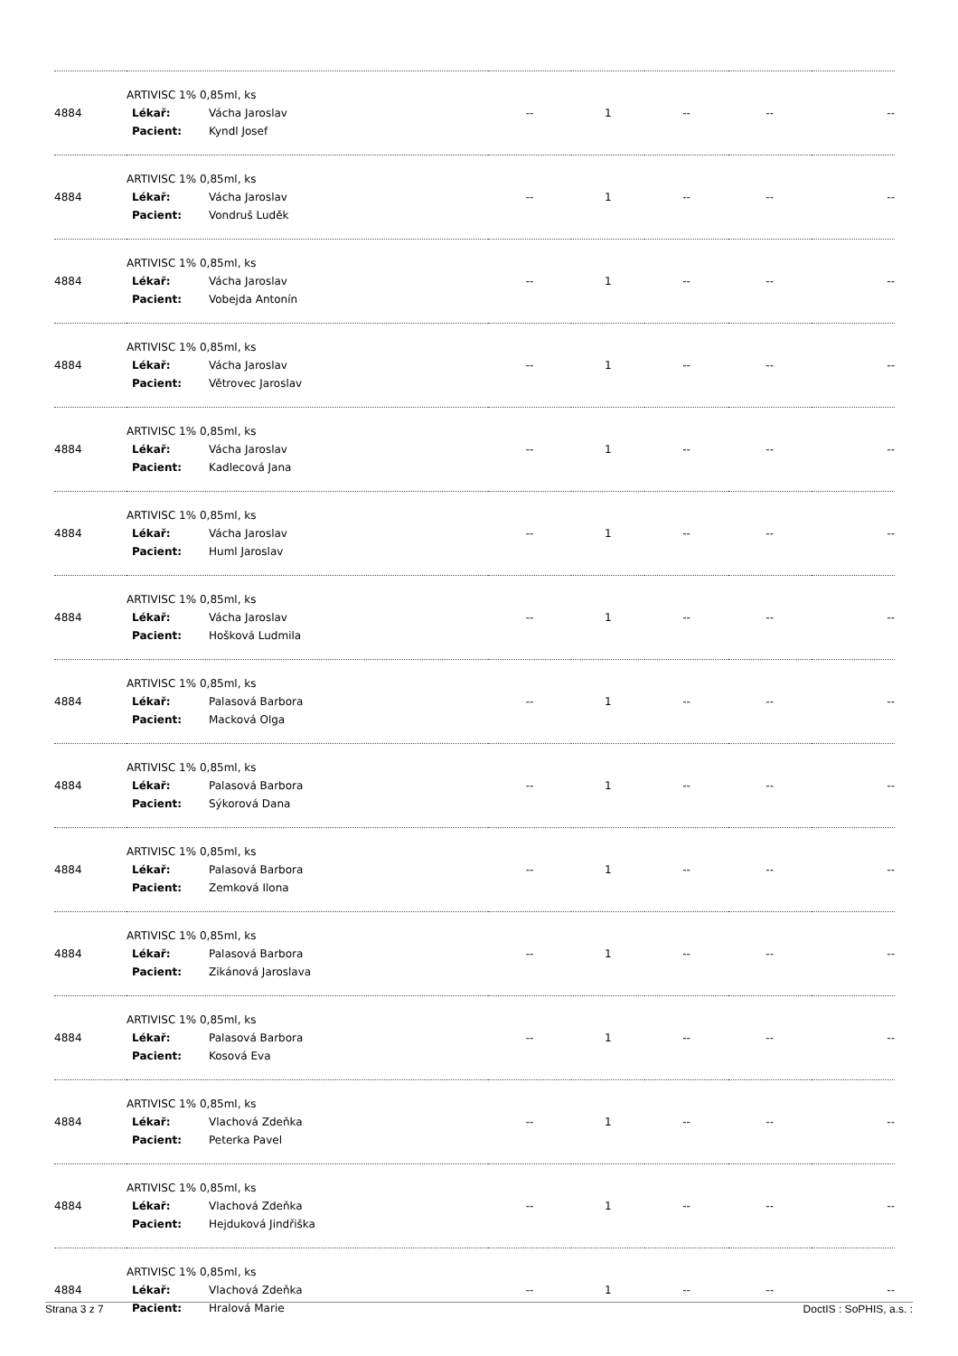| 4884 | ARTIVISC 1% 0,85ml, ks Lékař: Vácha Jaroslav Pacient: Kyndl Josef | -- | 1 | -- | -- | -- |
| 4884 | ARTIVISC 1% 0,85ml, ks Lékař: Vácha Jaroslav Pacient: Vondruš Luděk | -- | 1 | -- | -- | -- |
| 4884 | ARTIVISC 1% 0,85ml, ks Lékař: Vácha Jaroslav Pacient: Vobejda Antonín | -- | 1 | -- | -- | -- |
| 4884 | ARTIVISC 1% 0,85ml, ks Lékař: Vácha Jaroslav Pacient: Větrovec Jaroslav | -- | 1 | -- | -- | -- |
| 4884 | ARTIVISC 1% 0,85ml, ks Lékař: Vácha Jaroslav Pacient: Kadlecová Jana | -- | 1 | -- | -- | -- |
| 4884 | ARTIVISC 1% 0,85ml, ks Lékař: Vácha Jaroslav Pacient: Huml Jaroslav | -- | 1 | -- | -- | -- |
| 4884 | ARTIVISC 1% 0,85ml, ks Lékař: Vácha Jaroslav Pacient: Hošková Ludmila | -- | 1 | -- | -- | -- |
| 4884 | ARTIVISC 1% 0,85ml, ks Lékař: Palasová Barbora Pacient: Macková Olga | -- | 1 | -- | -- | -- |
| 4884 | ARTIVISC 1% 0,85ml, ks Lékař: Palasová Barbora Pacient: Sýkorová Dana | -- | 1 | -- | -- | -- |
| 4884 | ARTIVISC 1% 0,85ml, ks Lékař: Palasová Barbora Pacient: Zemková Ilona | -- | 1 | -- | -- | -- |
| 4884 | ARTIVISC 1% 0,85ml, ks Lékař: Palasová Barbora Pacient: Zikánová Jaroslava | -- | 1 | -- | -- | -- |
| 4884 | ARTIVISC 1% 0,85ml, ks Lékař: Palasová Barbora Pacient: Kosová Eva | -- | 1 | -- | -- | -- |
| 4884 | ARTIVISC 1% 0,85ml, ks Lékař: Vlachová Zdeňka Pacient: Peterka Pavel | -- | 1 | -- | -- | -- |
| 4884 | ARTIVISC 1% 0,85ml, ks Lékař: Vlachová Zdeňka Pacient: Hejduková Jindřiška | -- | 1 | -- | -- | -- |
| 4884 | ARTIVISC 1% 0,85ml, ks Lékař: Vlachová Zdeňka Pacient: Hralová Marie | -- | 1 | -- | -- | -- |
Strana 3 z 7 DoctIS : SoPHIS, a.s. :